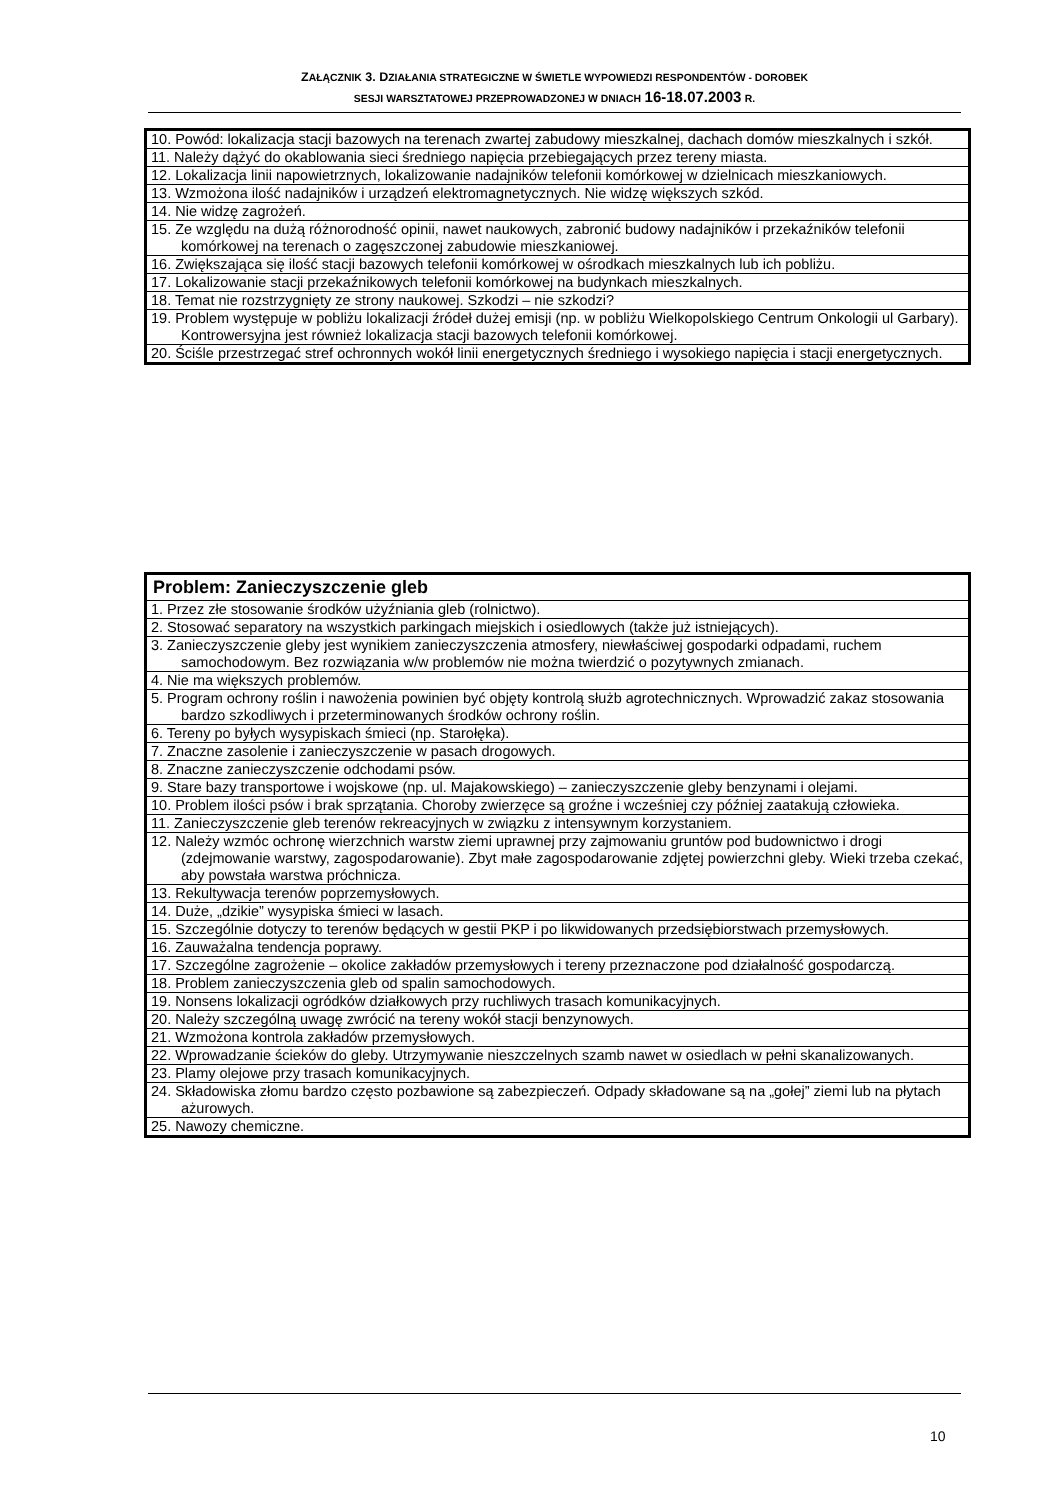ZAŁĄCZNIK 3. DZIAŁANIA STRATEGICZNE W ŚWIETLE WYPOWIEDZI RESPONDENTÓW - DOROBEK
SESJI WARSZTATOWEJ PRZEPROWADZONEJ W DNIACH 16-18.07.2003 R.
| 10. Powód: lokalizacja stacji bazowych na terenach zwartej zabudowy mieszkalnej, dachach domów mieszkalnych i szkół. |
| 11. Należy dążyć do okablowania sieci średniego napięcia przebiegających przez tereny miasta. |
| 12. Lokalizacja linii napowietrznych, lokalizowanie nadajników telefonii komórkowej w dzielnicach mieszkaniowych. |
| 13. Wzmożona ilość nadajników i urządzeń elektromagnetycznych. Nie widzę większych szkód. |
| 14. Nie widzę zagrożeń. |
| 15. Ze względu na dużą różnorodność opinii, nawet naukowych, zabronić budowy nadajników i przekaźników telefonii komórkowej na terenach o zagęszczonej zabudowie mieszkaniowej. |
| 16. Zwiększająca się ilość stacji bazowych telefonii komórkowej w ośrodkach mieszkalnych lub ich pobliżu. |
| 17. Lokalizowanie stacji przekaźnikowych telefonii komórkowej na budynkach mieszkalnych. |
| 18. Temat nie rozstrzygnięty ze strony naukowej. Szkodzi – nie szkodzi? |
| 19. Problem występuje w pobliżu lokalizacji źródeł dużej emisji (np. w pobliżu Wielkopolskiego Centrum Onkologii ul Garbary). Kontrowersyjna jest również lokalizacja stacji bazowych telefonii komórkowej. |
| 20. Ściśle przestrzegać stref ochronnych wokół linii energetycznych średniego i wysokiego napięcia i stacji energetycznych. |
| Problem: Zanieczyszczenie gleb |
| --- |
| 1. Przez złe stosowanie środków użyźniania gleb (rolnictwo). |
| 2. Stosować separatory na wszystkich parkingach miejskich i osiedlowych (także już istniejących). |
| 3. Zanieczyszczenie gleby jest wynikiem zanieczyszczenia atmosfery, niewłaściwej gospodarki odpadami, ruchem samochodowym. Bez rozwiązania w/w problemów nie można twierdzić o pozytywnych zmianach. |
| 4. Nie ma większych problemów. |
| 5. Program ochrony roślin i nawożenia powinien być objęty kontrolą służb agrotechnicznych. Wprowadzić zakaz stosowania bardzo szkodliwych i przeterminowanych środków ochrony roślin. |
| 6. Tereny po byłych wysypiskach śmieci (np. Starołęka). |
| 7. Znaczne zasolenie i zanieczyszczenie w pasach drogowych. |
| 8. Znaczne zanieczyszczenie odchodami psów. |
| 9. Stare bazy transportowe i wojskowe (np. ul. Majakowskiego) – zanieczyszczenie gleby benzynami i olejami. |
| 10. Problem ilości psów i brak sprzątania. Choroby zwierzęce są groźne i wcześniej czy później zaatakują człowieka. |
| 11. Zanieczyszczenie gleb terenów rekreacyjnych w związku z intensywnym korzystaniem. |
| 12. Należy wzmóc ochronę wierzchnich warstw ziemi uprawnej przy zajmowaniu gruntów pod budownictwo i drogi (zdejmowanie warstwy, zagospodarowanie). Zbyt małe zagospodarowanie zdjętej powierzchni gleby. Wieki trzeba czekać, aby powstała warstwa próchnicza. |
| 13. Rekultywacja terenów poprzemysłowych. |
| 14. Duże, „dzikie” wysypiska śmieci w lasach. |
| 15. Szczególnie dotyczy to terenów będących w gestii PKP i po likwidowanych przedsiębiorstwach przemysłowych. |
| 16. Zauważalna tendencja poprawy. |
| 17. Szczególne zagrożenie – okolice zakładów przemysłowych i tereny przeznaczone pod działalność gospodarczą. |
| 18. Problem zanieczyszczenia gleb od spalin samochodowych. |
| 19. Nonsens lokalizacji ogródków działkowych przy ruchliwych trasach komunikacyjnych. |
| 20. Należy szczególną uwagę zwrócić na tereny wokół stacji benzynowych. |
| 21. Wzmożona kontrola zakładów przemysłowych. |
| 22. Wprowadzanie ścieków do gleby. Utrzymywanie nieszczelnych szamb nawet w osiedlach w pełni skanalizowanych. |
| 23. Plamy olejowe przy trasach komunikacyjnych. |
| 24. Składowiska złomu bardzo często pozbawione są zabezpieczeń. Odpady składowane są na „gołej” ziemi lub na płytach ażurowych. |
| 25. Nawozy chemiczne. |
10